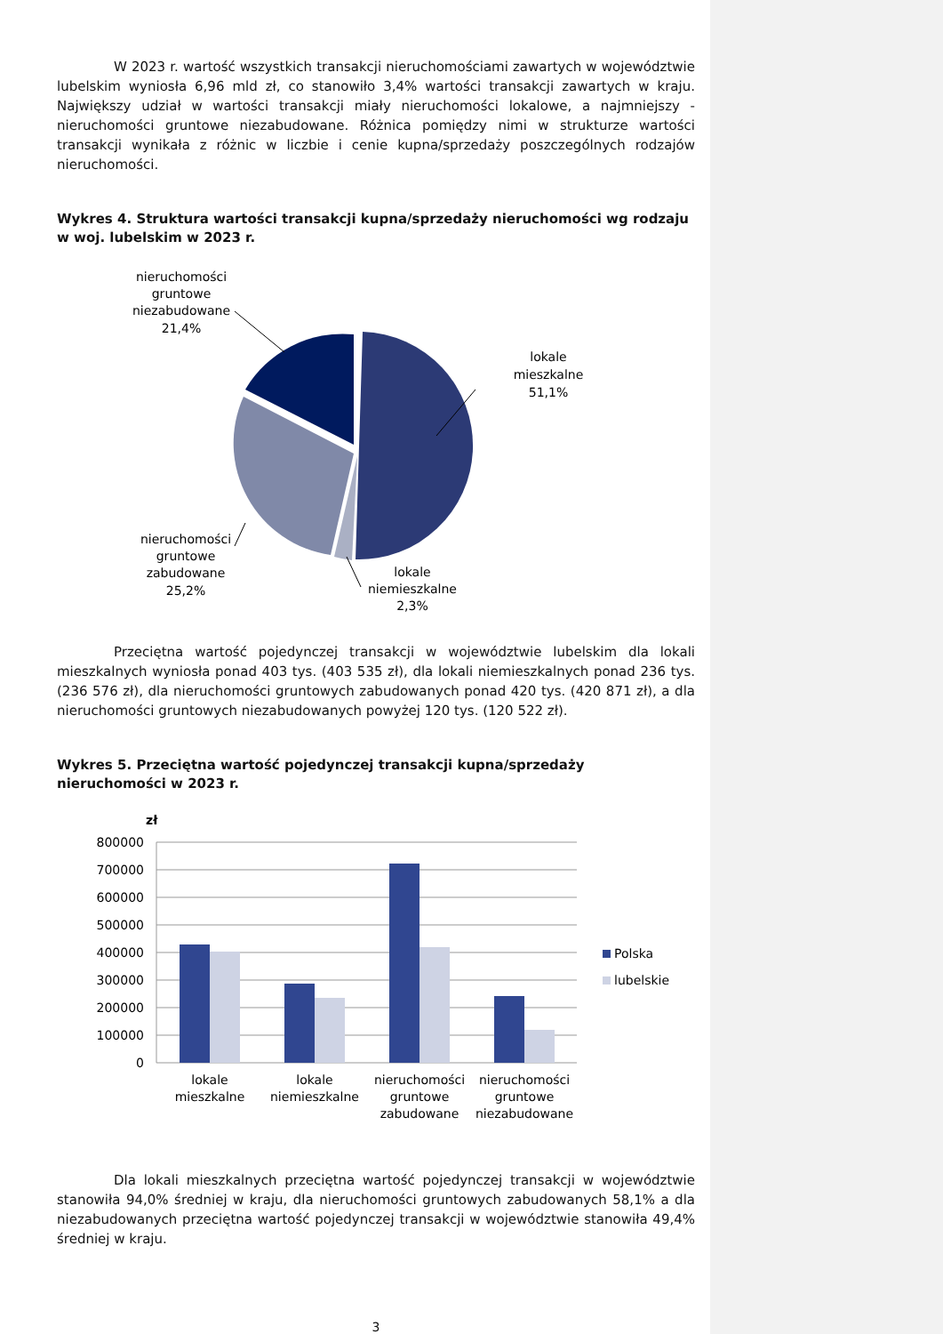W 2023 r. wartość wszystkich transakcji nieruchomościami zawartych w województwie lubelskim wyniosła 6,96 mld zł, co stanowiło 3,4% wartości transakcji zawartych w kraju. Największy udział w wartości transakcji miały nieruchomości lokalowe, a najmniejszy - nieruchomości gruntowe niezabudowane. Różnica pomiędzy nimi w strukturze wartości transakcji wynikała z różnic w liczbie i cenie kupna/sprzedaży poszczególnych rodzajów nieruchomości.
Wykres 4. Struktura wartości transakcji kupna/sprzedaży nieruchomości wg rodzaju w woj. lubelskim w 2023 r.
nieruchomości
gruntowe
niezabudowane
21,4%
lokale
mieszkalne
51,1%
nieruchomości
gruntowe
zabudowane
25,2%
lokale
niemieszkalne
2,3%
Przeciętna wartość pojedynczej transakcji w województwie lubelskim dla lokali mieszkalnych wyniosła ponad 403 tys. (403 535 zł), dla lokali niemieszkalnych ponad 236 tys. (236 576 zł), dla nieruchomości gruntowych zabudowanych ponad 420 tys. (420 871 zł), a dla nieruchomości gruntowych niezabudowanych powyżej 120 tys. (120 522 zł).
Wykres 5. Przeciętna wartość pojedynczej transakcji kupna/sprzedaży nieruchomości w 2023 r.
zł
800000
700000
600000
500000
400000
300000
200000
100000
0
lokale
mieszkalne
lokale
niemieszkalne
nieruchomości
gruntowe
zabudowane
nieruchomości
gruntowe
niezabudowane
Polska
lubelskie
Dla lokali mieszkalnych przeciętna wartość pojedynczej transakcji w województwie stanowiła 94,0% średniej w kraju, dla nieruchomości gruntowych zabudowanych 58,1% a dla niezabudowanych przeciętna wartość pojedynczej transakcji w województwie stanowiła 49,4% średniej w kraju.
3